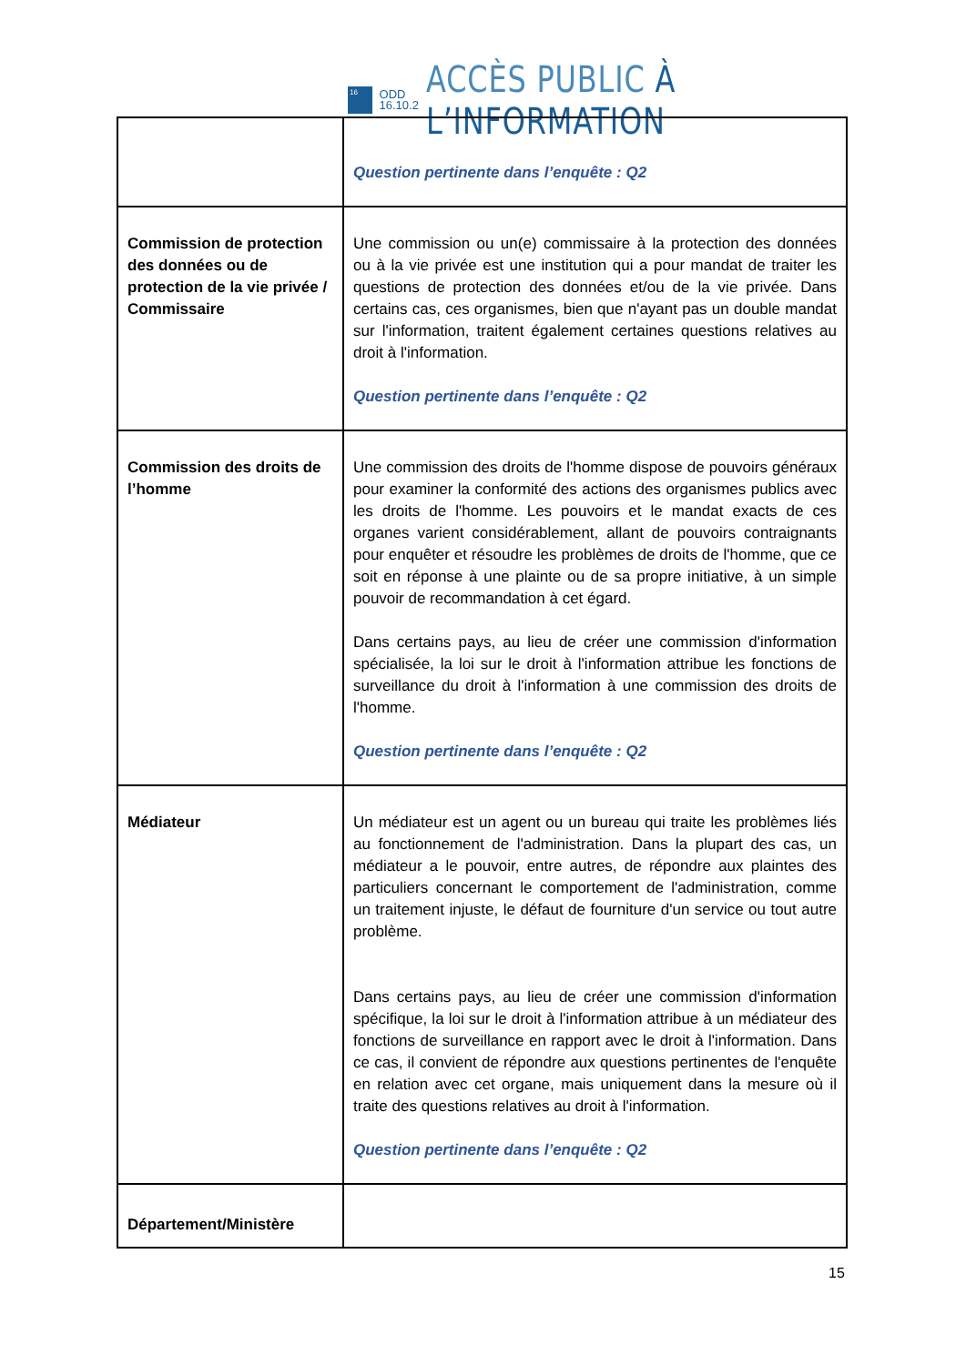16
ODD
16.10.2
ACCÈS PUBLIC À L’INFORMATION
| | Question pertinente dans l’enquête : Q2 |
| Commission de protection des données ou de protection de la vie privée / Commissaire | Une commission ou un(e) commissaire à la protection des données ou à la vie privée est une institution qui a pour mandat de traiter les questions de protection des données et/ou de la vie privée. Dans certains cas, ces organismes, bien que n'ayant pas un double mandat sur l'information, traitent également certaines questions relatives au droit à l'information. Question pertinente dans l’enquête : Q2 |
| Commission des droits de l’homme | Une commission des droits de l'homme dispose de pouvoirs généraux pour examiner la conformité des actions des organismes publics avec les droits de l'homme. Les pouvoirs et le mandat exacts de ces organes varient considérablement, allant de pouvoirs contraignants pour enquêter et résoudre les problèmes de droits de l'homme, que ce soit en réponse à une plainte ou de sa propre initiative, à un simple pouvoir de recommandation à cet égard. Dans certains pays, au lieu de créer une commission d'information spécialisée, la loi sur le droit à l'information attribue les fonctions de surveillance du droit à l'information à une commission des droits de l'homme. Question pertinente dans l’enquête : Q2 |
| Médiateur | Un médiateur est un agent ou un bureau qui traite les problèmes liés au fonctionnement de l'administration. Dans la plupart des cas, un médiateur a le pouvoir, entre autres, de répondre aux plaintes des particuliers concernant le comportement de l'administration, comme un traitement injuste, le défaut de fourniture d'un service ou tout autre problème. Dans certains pays, au lieu de créer une commission d'information spécifique, la loi sur le droit à l'information attribue à un médiateur des fonctions de surveillance en rapport avec le droit à l'information. Dans ce cas, il convient de répondre aux questions pertinentes de l'enquête en relation avec cet organe, mais uniquement dans la mesure où il traite des questions relatives au droit à l'information. Question pertinente dans l’enquête : Q2 |
| Département/Ministère | |
15